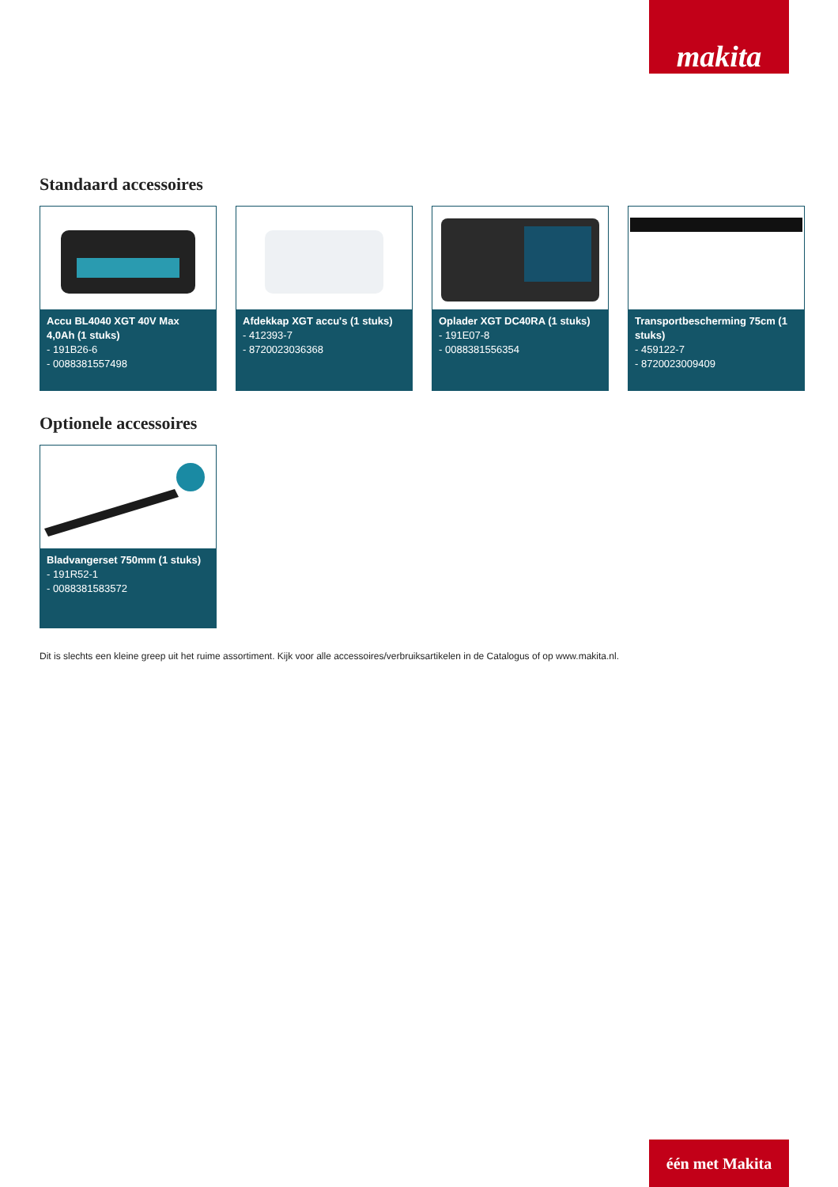makita
Standaard accessoires
Accu BL4040 XGT 40V Max 4,0Ah (1 stuks)
- 191B26-6
- 0088381557498
Afdekkap XGT accu's (1 stuks)
- 412393-7
- 8720023036368
Oplader XGT DC40RA (1 stuks)
- 191E07-8
- 0088381556354
Transportbescherming 75cm (1 stuks)
- 459122-7
- 8720023009409
Optionele accessoires
Bladvangerset 750mm (1 stuks)
- 191R52-1
- 0088381583572
Dit is slechts een kleine greep uit het ruime assortiment. Kijk voor alle accessoires/verbruiksartikelen in de Catalogus of op www.makita.nl.
één met Makita